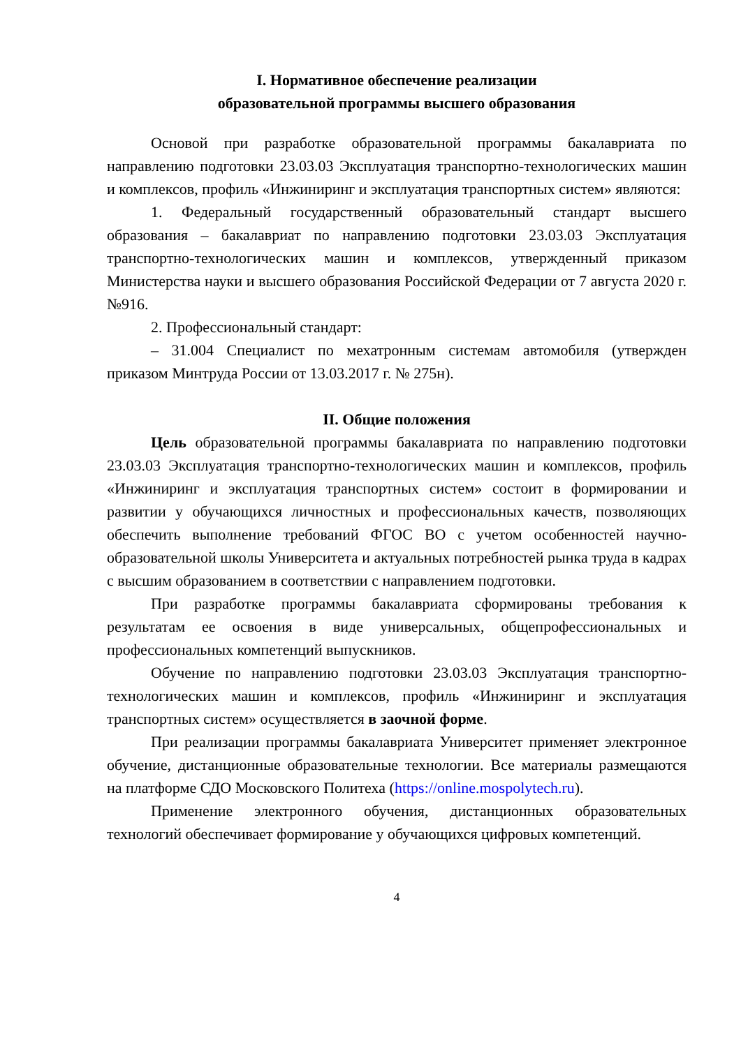I. Нормативное обеспечение реализации
образовательной программы высшего образования
Основой при разработке образовательной программы бакалавриата по направлению подготовки 23.03.03 Эксплуатация транспортно-технологических машин и комплексов, профиль «Инжиниринг и эксплуатация транспортных систем» являются:
1. Федеральный государственный образовательный стандарт высшего образования – бакалавриат по направлению подготовки 23.03.03 Эксплуатация транспортно-технологических машин и комплексов, утвержденный приказом Министерства науки и высшего образования Российской Федерации от 7 августа 2020 г. №916.
2. Профессиональный стандарт:
– 31.004 Специалист по мехатронным системам автомобиля (утвержден приказом Минтруда России от 13.03.2017 г. № 275н).
II. Общие положения
Цель образовательной программы бакалавриата по направлению подготовки 23.03.03 Эксплуатация транспортно-технологических машин и комплексов, профиль «Инжиниринг и эксплуатация транспортных систем» состоит в формировании и развитии у обучающихся личностных и профессиональных качеств, позволяющих обеспечить выполнение требований ФГОС ВО с учетом особенностей научно-образовательной школы Университета и актуальных потребностей рынка труда в кадрах с высшим образованием в соответствии с направлением подготовки.
При разработке программы бакалавриата сформированы требования к результатам ее освоения в виде универсальных, общепрофессиональных и профессиональных компетенций выпускников.
Обучение по направлению подготовки 23.03.03 Эксплуатация транспортно-технологических машин и комплексов, профиль «Инжиниринг и эксплуатация транспортных систем» осуществляется в заочной форме.
При реализации программы бакалавриата Университет применяет электронное обучение, дистанционные образовательные технологии. Все материалы размещаются на платформе СДО Московского Политеха (https://online.mospolytech.ru).
Применение электронного обучения, дистанционных образовательных технологий обеспечивает формирование у обучающихся цифровых компетенций.
4